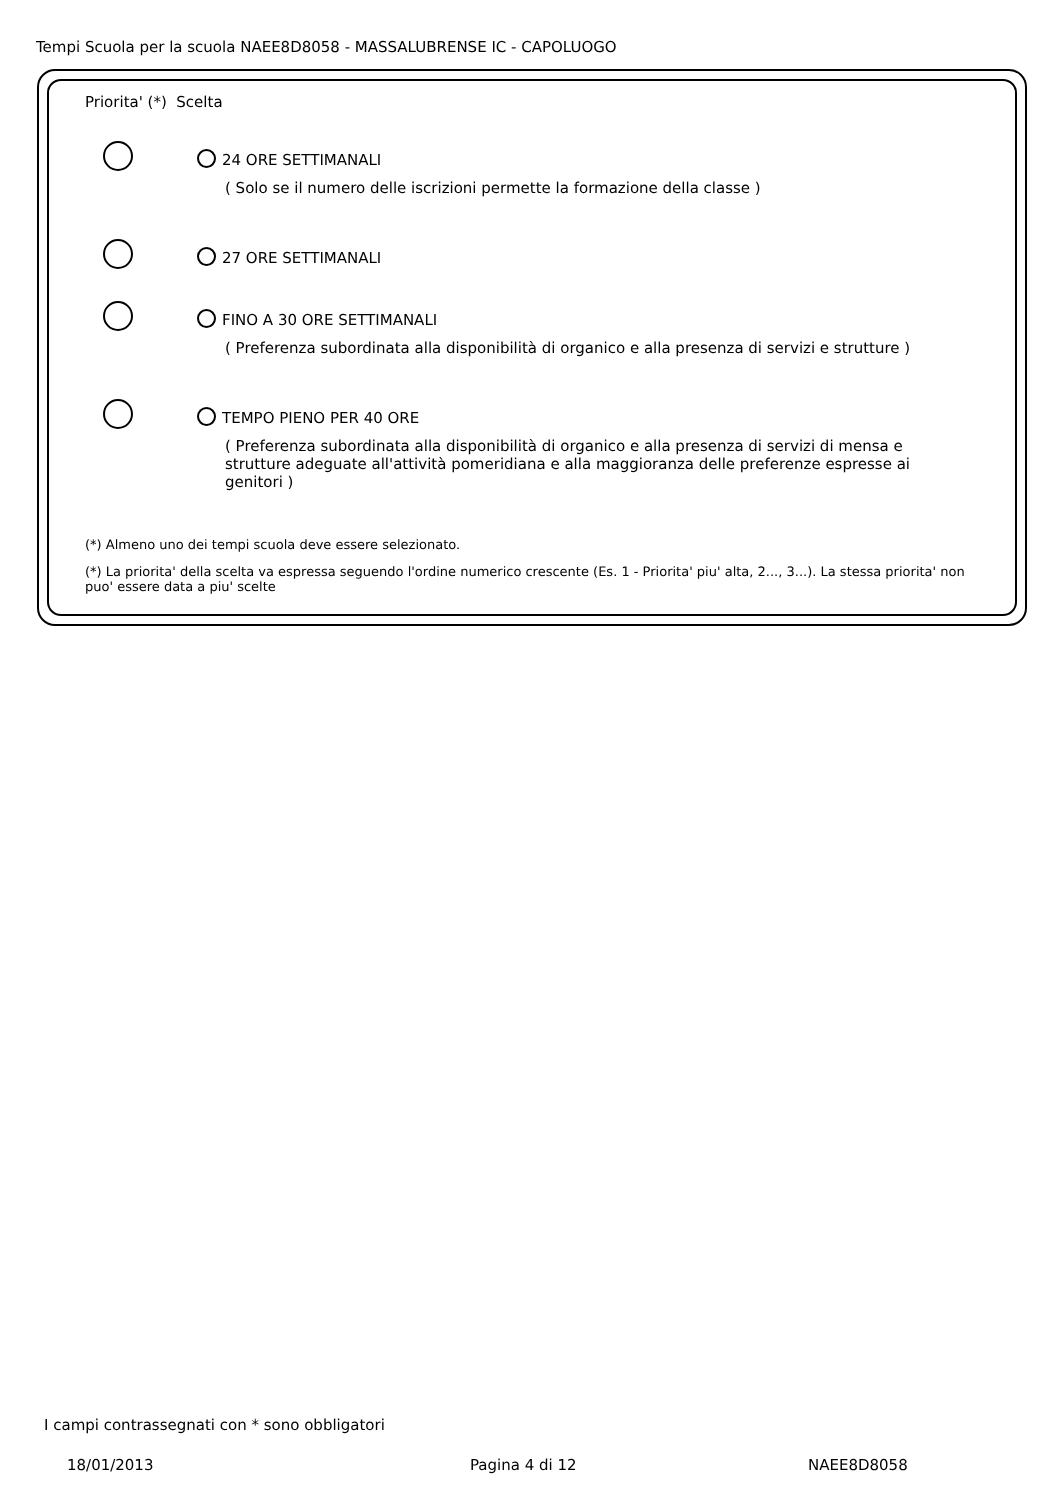Tempi Scuola per la scuola NAEE8D8058 - MASSALUBRENSE IC - CAPOLUOGO
Priorita' (*) Scelta
24 ORE SETTIMANALI
( Solo se il numero delle iscrizioni permette la formazione della classe )
27 ORE SETTIMANALI
FINO A 30 ORE SETTIMANALI
( Preferenza subordinata alla disponibilità di organico e alla presenza di servizi e strutture )
TEMPO PIENO PER 40 ORE
( Preferenza subordinata alla disponibilità di organico e alla presenza di servizi di mensa e strutture adeguate all'attività pomeridiana e alla maggioranza delle preferenze espresse ai genitori )
(*) Almeno uno dei tempi scuola deve essere selezionato.
(*) La priorita' della scelta va espressa seguendo l'ordine numerico crescente (Es. 1 - Priorita' piu' alta, 2..., 3...). La stessa priorita' non puo' essere data a piu' scelte
I campi contrassegnati con * sono obbligatori
18/01/2013 Pagina 4 di 12 NAEE8D8058